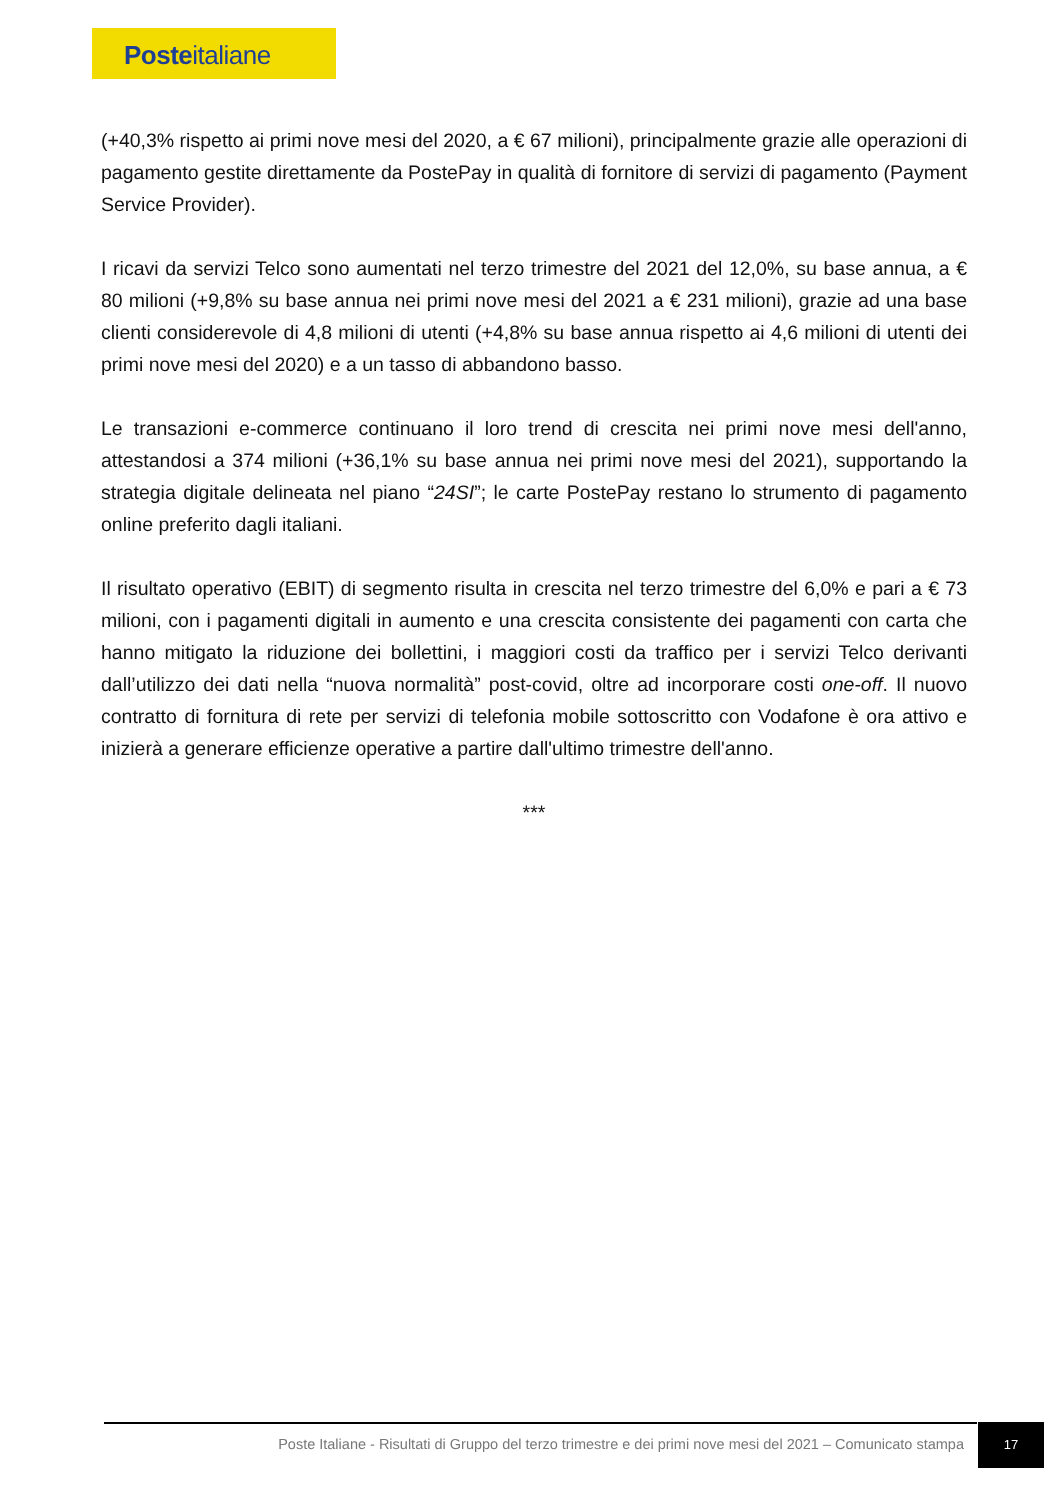Posteitaliane
(+40,3% rispetto ai primi nove mesi del 2020, a € 67 milioni), principalmente grazie alle operazioni di pagamento gestite direttamente da PostePay in qualità di fornitore di servizi di pagamento (Payment Service Provider).
I ricavi da servizi Telco sono aumentati nel terzo trimestre del 2021 del 12,0%, su base annua, a € 80 milioni (+9,8% su base annua nei primi nove mesi del 2021 a € 231 milioni), grazie ad una base clienti considerevole di 4,8 milioni di utenti (+4,8% su base annua rispetto ai 4,6 milioni di utenti dei primi nove mesi del 2020) e a un tasso di abbandono basso.
Le transazioni e-commerce continuano il loro trend di crescita nei primi nove mesi dell'anno, attestandosi a 374 milioni (+36,1% su base annua nei primi nove mesi del 2021), supportando la strategia digitale delineata nel piano “24SI”; le carte PostePay restano lo strumento di pagamento online preferito dagli italiani.
Il risultato operativo (EBIT) di segmento risulta in crescita nel terzo trimestre del 6,0% e pari a € 73 milioni, con i pagamenti digitali in aumento e una crescita consistente dei pagamenti con carta che hanno mitigato la riduzione dei bollettini, i maggiori costi da traffico per i servizi Telco derivanti dall’utilizzo dei dati nella “nuova normalità” post-covid, oltre ad incorporare costi one-off. Il nuovo contratto di fornitura di rete per servizi di telefonia mobile sottoscritto con Vodafone è ora attivo e inizierà a generare efficienze operative a partire dall'ultimo trimestre dell'anno.
***
Poste Italiane - Risultati di Gruppo del terzo trimestre e dei primi nove mesi del 2021 – Comunicato stampa
17